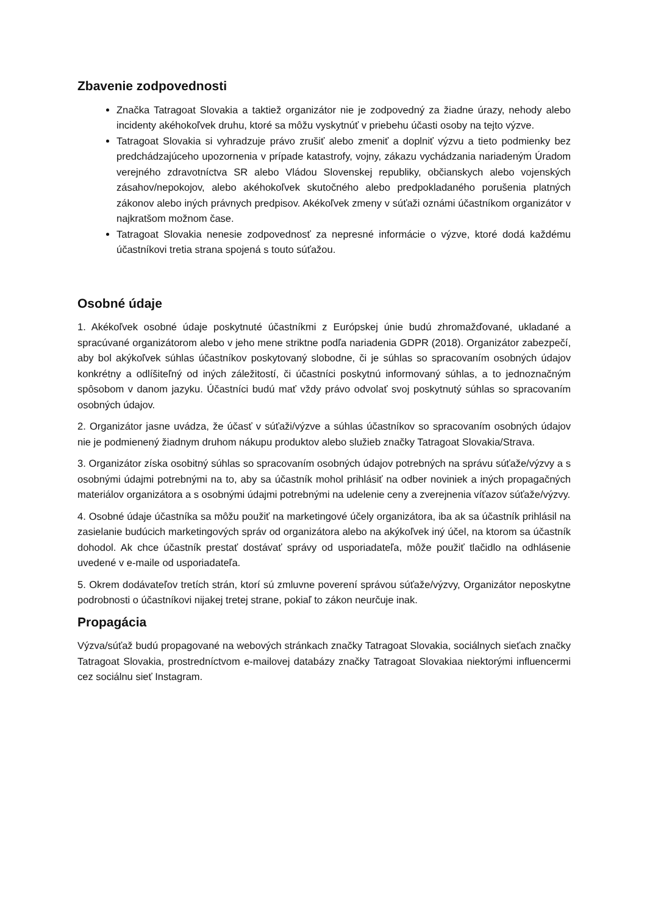Zbavenie zodpovednosti
Značka Tatragoat Slovakia a taktiež organizátor nie je zodpovedný za žiadne úrazy, nehody alebo incidenty akéhokoľvek druhu, ktoré sa môžu vyskytnúť v priebehu účasti osoby na tejto výzve.
Tatragoat Slovakia si vyhradzuje právo zrušiť alebo zmeniť a doplniť výzvu a tieto podmienky bez predchádzajúceho upozornenia v prípade katastrofy, vojny, zákazu vychádzania nariadeným Úradom verejného zdravotníctva SR alebo Vládou Slovenskej republiky, občianskych alebo vojenských zásahov/nepokojov, alebo akéhokoľvek skutočného alebo predpokladaného porušenia platných zákonov alebo iných právnych predpisov. Akékoľvek zmeny v súťaži oznámi účastníkom organizátor v najkratšom možnom čase.
Tatragoat Slovakia nenesie zodpovednosť za nepresné informácie o výzve, ktoré dodá každému účastníkovi tretia strana spojená s touto súťažou.
Osobné údaje
1. Akékoľvek osobné údaje poskytnuté účastníkmi z Európskej únie budú zhromažďované, ukladané a spracúvané organizátorom alebo v jeho mene striktne podľa nariadenia GDPR (2018). Organizátor zabezpečí, aby bol akýkoľvek súhlas účastníkov poskytovaný slobodne, či je súhlas so spracovaním osobných údajov konkrétny a odlíšiteľný od iných záležitostí, či účastníci poskytnú informovaný súhlas, a to jednoznačným spôsobom v danom jazyku. Účastníci budú mať vždy právo odvolať svoj poskytnutý súhlas so spracovaním osobných údajov.
2. Organizátor jasne uvádza, že účasť v súťaži/výzve a súhlas účastníkov so spracovaním osobných údajov nie je podmienený žiadnym druhom nákupu produktov alebo služieb značky Tatragoat Slovakia/Strava.
3. Organizátor získa osobitný súhlas so spracovaním osobných údajov potrebných na správu súťaže/výzvy a s osobnými údajmi potrebnými na to, aby sa účastník mohol prihlásiť na odber noviniek a iných propagačných materiálov organizátora a s osobnými údajmi potrebnými na udelenie ceny a zverejnenia víťazov súťaže/výzvy.
4. Osobné údaje účastníka sa môžu použiť na marketingové účely organizátora, iba ak sa účastník prihlásil na zasielanie budúcich marketingových správ od organizátora alebo na akýkoľvek iný účel, na ktorom sa účastník dohodol. Ak chce účastník prestať dostávať správy od usporiadateľa, môže použiť tlačidlo na odhlásenie uvedené v e-maile od usporiadateľa.
5. Okrem dodávateľov tretích strán, ktorí sú zmluvne poverení správou súťaže/výzvy, Organizátor neposkytne podrobnosti o účastníkovi nijakej tretej strane, pokiaľ to zákon neurčuje inak.
Propagácia
Výzva/súťaž budú propagované na webových stránkach značky Tatragoat Slovakia, sociálnych sieťach značky Tatragoat Slovakia, prostredníctvom e-mailovej databázy značky Tatragoat Slovakiaa niektorými influencermi cez sociálnu sieť Instagram.